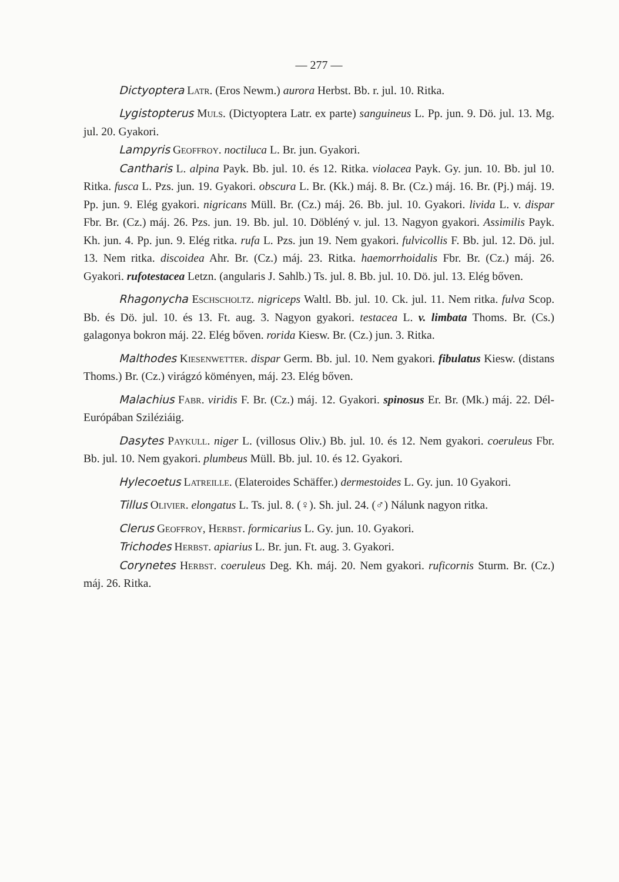— 277 —
Dictyoptera Latr. (Eros Newm.) aurora Herbst. Bb. r. jul. 10. Ritka.
Lygistopterus Muls. (Dictyoptera Latr. ex parte) sanguineus L. Pp. jun. 9. Dö. jul. 13. Mg. jul. 20. Gyakori.
Lampyris Geoffroy. noctiluca L. Br. jun. Gyakori.
Cantharis L. alpina Payk. Bb. jul. 10. és 12. Ritka. violacea Payk. Gy. jun. 10. Bb. jul 10. Ritka. fusca L. Pzs. jun. 19. Gyakori. obscura L. Br. (Kk.) máj. 8. Br. (Cz.) máj. 16. Br. (Pj.) máj. 19. Pp. jun. 9. Elég gyakori. nigricans Müll. Br. (Cz.) máj. 26. Bb. jul. 10. Gyakori. livida L. v. dispar Fbr. Br. (Cz.) máj. 26. Pzs. jun. 19. Bb. jul. 10. Döbléný v. jul. 13. Nagyon gyakori. Assimilis Payk. Kh. jun. 4. Pp. jun. 9. Elég ritka. rufa L. Pzs. jun 19. Nem gyakori. fulvicollis F. Bb. jul. 12. Dö. jul. 13. Nem ritka. discoidea Ahr. Br. (Cz.) máj. 23. Ritka. haemorrhoidalis Fbr. Br. (Cz.) máj. 26. Gyakori. rufotestacea Letzn. (angularis J. Sahlb.) Ts. jul. 8. Bb. jul. 10. Dö. jul. 13. Elég bőven.
Rhagonycha Eschscholtz. nigriceps Waltl. Bb. jul. 10. Ck. jul. 11. Nem ritka. fulva Scop. Bb. és Dö. jul. 10. és 13. Ft. aug. 3. Nagyon gyakori. testacea L. v. limbata Thoms. Br. (Cs.) galagonya bokron máj. 22. Elég bőven. rorida Kiesw. Br. (Cz.) jun. 3. Ritka.
Malthodes Kiesenwetter. dispar Germ. Bb. jul. 10. Nem gyakori. fibulatus Kiesw. (distans Thoms.) Br. (Cz.) virágzó köményen, máj. 23. Elég bőven.
Malachius Fabr. viridis F. Br. (Cz.) máj. 12. Gyakori. spinosus Er. Br. (Mk.) máj. 22. Dél-Európában Sziléziáig.
Dasytes Paykull. niger L. (villosus Oliv.) Bb. jul. 10. és 12. Nem gyakori. coeruleus Fbr. Bb. jul. 10. Nem gyakori. plumbeus Müll. Bb. jul. 10. és 12. Gyakori.
Hylecoetus Latreille. (Elateroides Schäffer.) dermestoides L. Gy. jun. 10 Gyakori.
Tillus Olivier. elongatus L. Ts. jul. 8. (♀). Sh. jul. 24. (♂) Nálunk nagyon ritka.
Clerus Geoffroy, Herbst. formicarius L. Gy. jun. 10. Gyakori.
Trichodes Herbst. apiarius L. Br. jun. Ft. aug. 3. Gyakori.
Corynetes Herbst. coeruleus Deg. Kh. máj. 20. Nem gyakori. ruficornis Sturm. Br. (Cz.) máj. 26. Ritka.